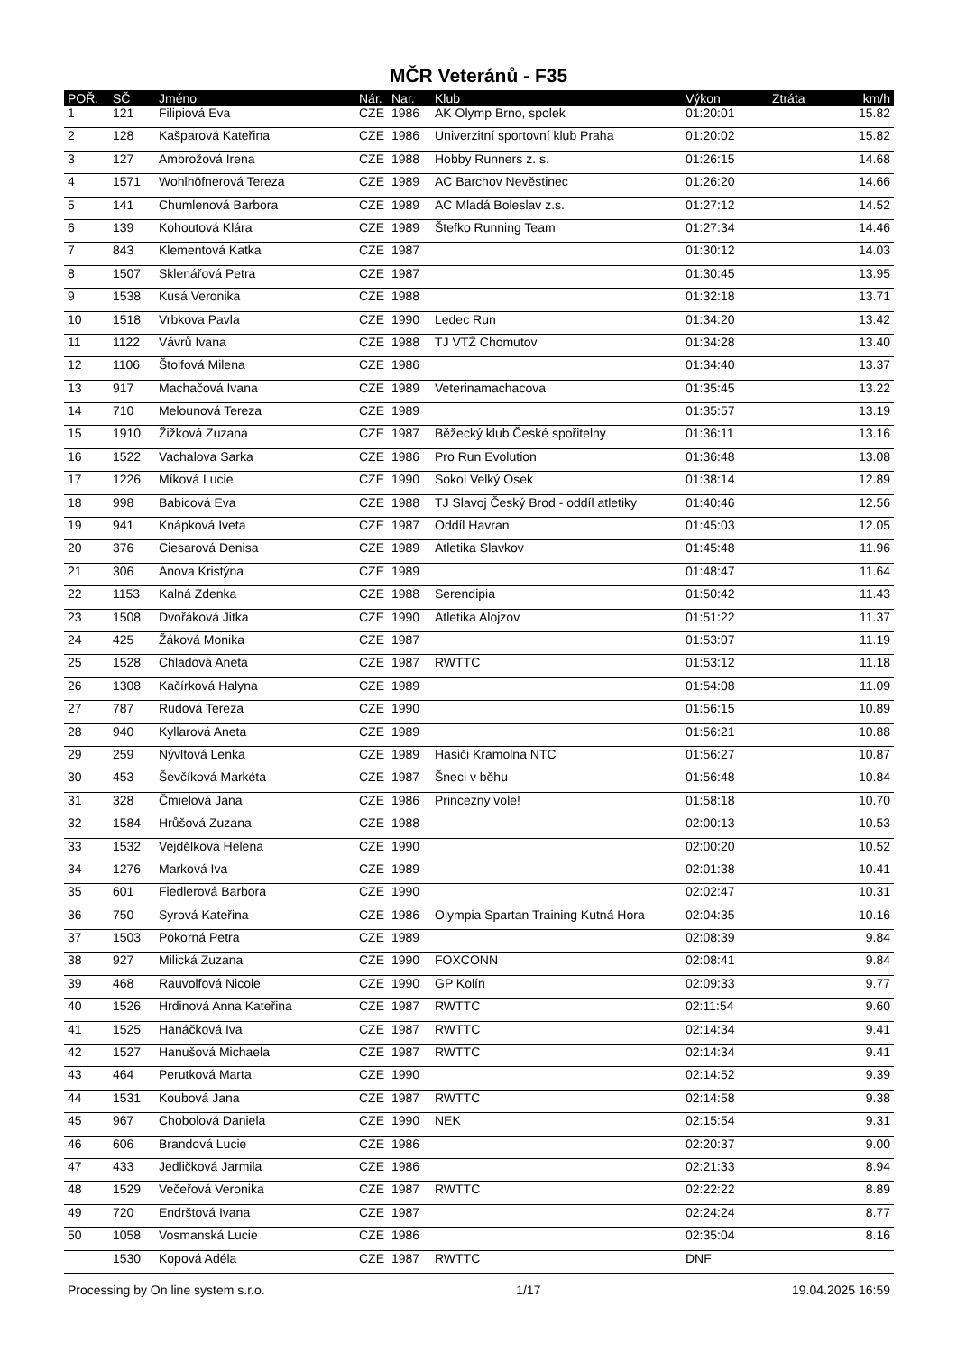MČR Veteránů - F35
| POŘ. | SČ | Jméno | Nár. | Nar. | Klub | Výkon | Ztráta | km/h |
| --- | --- | --- | --- | --- | --- | --- | --- | --- |
| 1 | 121 | Filipiová Eva | CZE | 1986 | AK Olymp Brno, spolek | 01:20:01 | | 15.82 |
| 2 | 128 | Kašparová Kateřina | CZE | 1986 | Univerzitní sportovní klub Praha | 01:20:02 | | 15.82 |
| 3 | 127 | Ambrožová Irena | CZE | 1988 | Hobby Runners z. s. | 01:26:15 | | 14.68 |
| 4 | 1571 | Wohlhöfnerová Tereza | CZE | 1989 | AC Barchov Nevěstinec | 01:26:20 | | 14.66 |
| 5 | 141 | Chumlenová Barbora | CZE | 1989 | AC Mladá Boleslav z.s. | 01:27:12 | | 14.52 |
| 6 | 139 | Kohoutová Klára | CZE | 1989 | Štefko Running Team | 01:27:34 | | 14.46 |
| 7 | 843 | Klementová Katka | CZE | 1987 | | 01:30:12 | | 14.03 |
| 8 | 1507 | Sklenářová Petra | CZE | 1987 | | 01:30:45 | | 13.95 |
| 9 | 1538 | Kusá Veronika | CZE | 1988 | | 01:32:18 | | 13.71 |
| 10 | 1518 | Vrbkova Pavla | CZE | 1990 | Ledec Run | 01:34:20 | | 13.42 |
| 11 | 1122 | Vávrů Ivana | CZE | 1988 | TJ VTŽ Chomutov | 01:34:28 | | 13.40 |
| 12 | 1106 | Štolfová Milena | CZE | 1986 | | 01:34:40 | | 13.37 |
| 13 | 917 | Machačová Ivana | CZE | 1989 | Veterinamachacova | 01:35:45 | | 13.22 |
| 14 | 710 | Melounová Tereza | CZE | 1989 | | 01:35:57 | | 13.19 |
| 15 | 1910 | Žižková Zuzana | CZE | 1987 | Běžecký klub České spořitelny | 01:36:11 | | 13.16 |
| 16 | 1522 | Vachalova Sarka | CZE | 1986 | Pro Run Evolution | 01:36:48 | | 13.08 |
| 17 | 1226 | Míková Lucie | CZE | 1990 | Sokol Velký Osek | 01:38:14 | | 12.89 |
| 18 | 998 | Babicová Eva | CZE | 1988 | TJ Slavoj Český Brod - oddíl atletiky | 01:40:46 | | 12.56 |
| 19 | 941 | Knápková Iveta | CZE | 1987 | Oddíl Havran | 01:45:03 | | 12.05 |
| 20 | 376 | Ciesarová Denisa | CZE | 1989 | Atletika Slavkov | 01:45:48 | | 11.96 |
| 21 | 306 | Anova Kristýna | CZE | 1989 | | 01:48:47 | | 11.64 |
| 22 | 1153 | Kalná Zdenka | CZE | 1988 | Serendipia | 01:50:42 | | 11.43 |
| 23 | 1508 | Dvořáková Jitka | CZE | 1990 | Atletika Alojzov | 01:51:22 | | 11.37 |
| 24 | 425 | Žáková Monika | CZE | 1987 | | 01:53:07 | | 11.19 |
| 25 | 1528 | Chladová Aneta | CZE | 1987 | RWTTC | 01:53:12 | | 11.18 |
| 26 | 1308 | Kačírková Halyna | CZE | 1989 | | 01:54:08 | | 11.09 |
| 27 | 787 | Rudová Tereza | CZE | 1990 | | 01:56:15 | | 10.89 |
| 28 | 940 | Kyllarová Aneta | CZE | 1989 | | 01:56:21 | | 10.88 |
| 29 | 259 | Nývltová Lenka | CZE | 1989 | Hasiči Kramolna NTC | 01:56:27 | | 10.87 |
| 30 | 453 | Ševčíková Markéta | CZE | 1987 | Šneci v běhu | 01:56:48 | | 10.84 |
| 31 | 328 | Čmielová Jana | CZE | 1986 | Princezny vole! | 01:58:18 | | 10.70 |
| 32 | 1584 | Hrůšová Zuzana | CZE | 1988 | | 02:00:13 | | 10.53 |
| 33 | 1532 | Vejdělková Helena | CZE | 1990 | | 02:00:20 | | 10.52 |
| 34 | 1276 | Marková Iva | CZE | 1989 | | 02:01:38 | | 10.41 |
| 35 | 601 | Fiedlerová Barbora | CZE | 1990 | | 02:02:47 | | 10.31 |
| 36 | 750 | Syrová Kateřina | CZE | 1986 | Olympia Spartan Training Kutná Hora | 02:04:35 | | 10.16 |
| 37 | 1503 | Pokorná Petra | CZE | 1989 | | 02:08:39 | | 9.84 |
| 38 | 927 | Milická Zuzana | CZE | 1990 | FOXCONN | 02:08:41 | | 9.84 |
| 39 | 468 | Rauvolfová Nicole | CZE | 1990 | GP Kolín | 02:09:33 | | 9.77 |
| 40 | 1526 | Hrdinová Anna Kateřina | CZE | 1987 | RWTTC | 02:11:54 | | 9.60 |
| 41 | 1525 | Hanáčková Iva | CZE | 1987 | RWTTC | 02:14:34 | | 9.41 |
| 42 | 1527 | Hanušová Michaela | CZE | 1987 | RWTTC | 02:14:34 | | 9.41 |
| 43 | 464 | Perutková Marta | CZE | 1990 | | 02:14:52 | | 9.39 |
| 44 | 1531 | Koubová Jana | CZE | 1987 | RWTTC | 02:14:58 | | 9.38 |
| 45 | 967 | Chobolová Daniela | CZE | 1990 | NEK | 02:15:54 | | 9.31 |
| 46 | 606 | Brandová Lucie | CZE | 1986 | | 02:20:37 | | 9.00 |
| 47 | 433 | Jedličková Jarmila | CZE | 1986 | | 02:21:33 | | 8.94 |
| 48 | 1529 | Večeřová Veronika | CZE | 1987 | RWTTC | 02:22:22 | | 8.89 |
| 49 | 720 | Endrštová Ivana | CZE | 1987 | | 02:24:24 | | 8.77 |
| 50 | 1058 | Vosmanská Lucie | CZE | 1986 | | 02:35:04 | | 8.16 |
| | 1530 | Kopová Adéla | CZE | 1987 | RWTTC | DNF | | |
Processing by On line system s.r.o. 1/17 19.04.2025 16:59